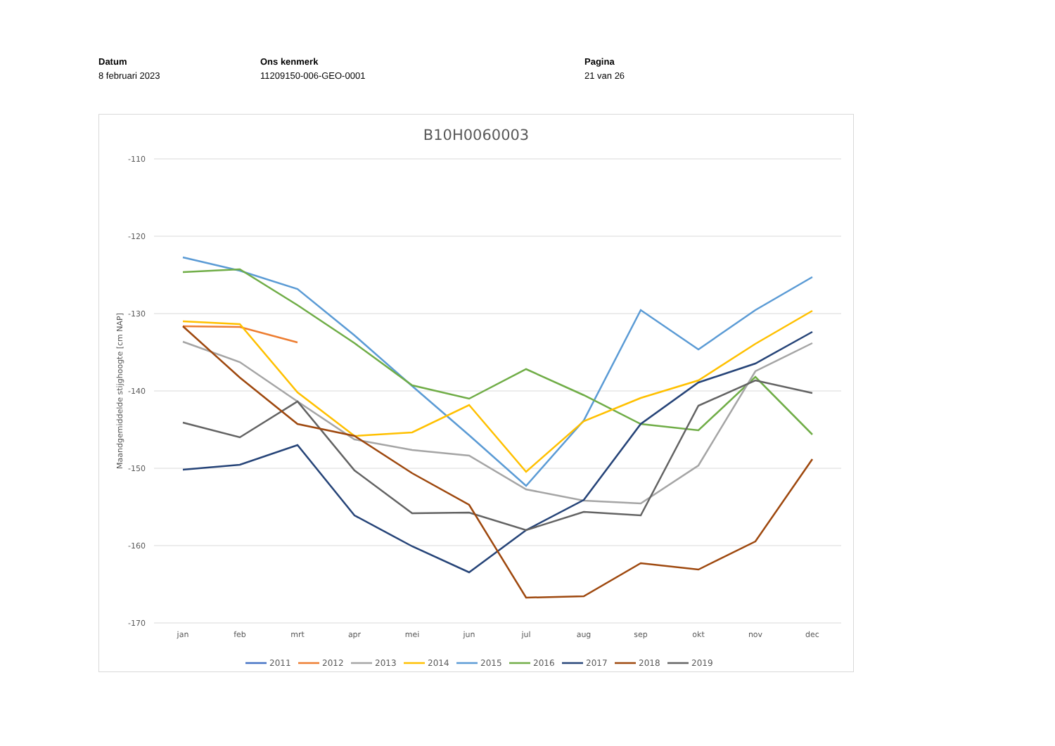Datum
8 februari 2023
Ons kenmerk
11209150-006-GEO-0001
Pagina
21 van 26
B10H0060003
-110
-120
-130
-140
-150
-160
-170
Maandgemiddelde stijghoogte [cm NAP]
jan
feb
mrt
apr
mei
jun
jul
aug
sep
okt
nov
dec
2011
2012
2013
2014
2015
2016
2017
2018
2019